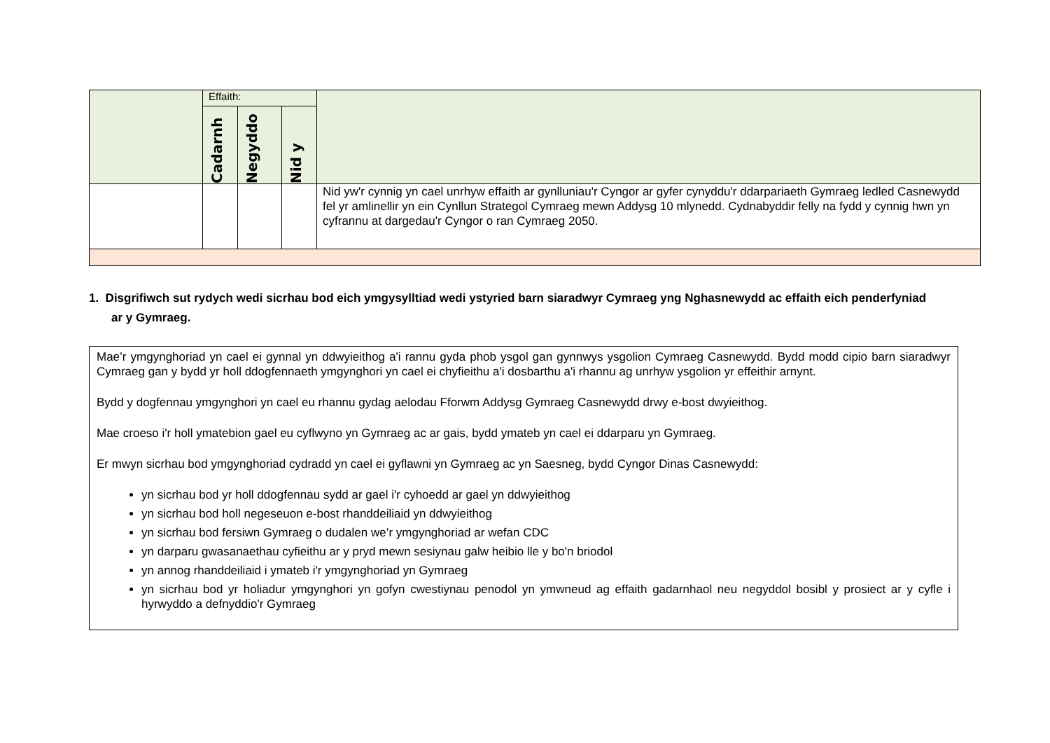| | Effaith: | | | |
| | Cadarnh | Negyddo | Nid y | |
| | | | | Nid yw'r cynnig yn cael unrhyw effaith ar gynlluniau'r Cyngor ar gyfer cynyddu'r ddarpariaeth Gymraeg ledled Casnewydd fel yr amlinellir yn ein Cynllun Strategol Cymraeg mewn Addysg 10 mlynedd. Cydnabyddir felly na fydd y cynnig hwn yn cyfrannu at dargedau'r Cyngor o ran Cymraeg 2050. |
1. Disgrifiwch sut rydych wedi sicrhau bod eich ymgysylltiad wedi ystyried barn siaradwyr Cymraeg yng Nghasnewydd ac effaith eich penderfyniad ar y Gymraeg.
Mae’r ymgynghoriad yn cael ei gynnal yn ddwyieithog a'i rannu gyda phob ysgol gan gynnwys ysgolion Cymraeg Casnewydd. Bydd modd cipio barn siaradwyr Cymraeg gan y bydd yr holl ddogfennaeth ymgynghori yn cael ei chyfieithu a'i dosbarthu a'i rhannu ag unrhyw ysgolion yr effeithir arnynt.
Bydd y dogfennau ymgynghori yn cael eu rhannu gydag aelodau Fforwm Addysg Gymraeg Casnewydd drwy e-bost dwyieithog.
Mae croeso i'r holl ymatebion gael eu cyflwyno yn Gymraeg ac ar gais, bydd ymateb yn cael ei ddarparu yn Gymraeg.
Er mwyn sicrhau bod ymgynghoriad cydradd yn cael ei gyflawni yn Gymraeg ac yn Saesneg, bydd Cyngor Dinas Casnewydd:
yn sicrhau bod yr holl ddogfennau sydd ar gael i'r cyhoedd ar gael yn ddwyieithog
yn sicrhau bod holl negeseuon e-bost rhanddeiliaid yn ddwyieithog
yn sicrhau bod fersiwn Gymraeg o dudalen we’r ymgynghoriad ar wefan CDC
yn darparu gwasanaethau cyfieithu ar y pryd mewn sesiynau galw heibio lle y bo'n briodol
yn annog rhanddeiliaid i ymateb i'r ymgynghoriad yn Gymraeg
yn sicrhau bod yr holiadur ymgynghori yn gofyn cwestiynau penodol yn ymwneud ag effaith gadarnhaol neu negyddol bosibl y prosiect ar y cyfle i hyrwyddo a defnyddio'r Gymraeg